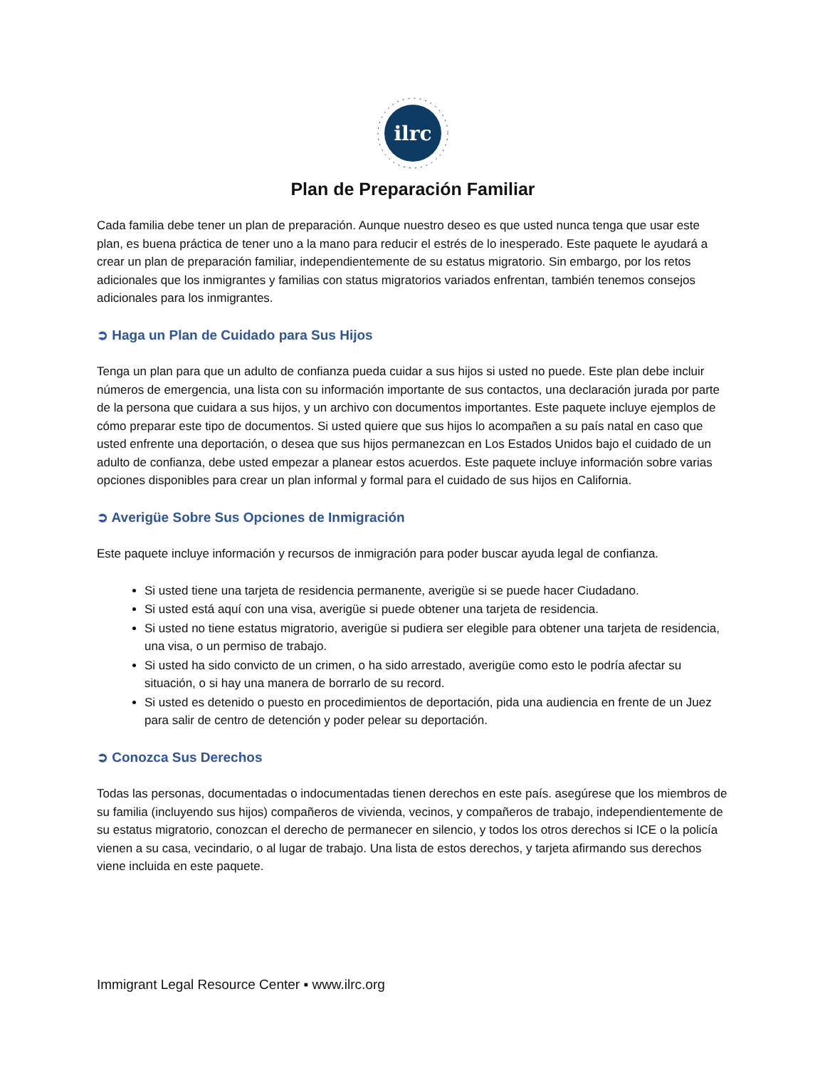ilrc
Plan de Preparación Familiar
Cada familia debe tener un plan de preparación. Aunque nuestro deseo es que usted nunca tenga que usar este plan, es buena práctica de tener uno a la mano para reducir el estrés de lo inesperado. Este paquete le ayudará a crear un plan de preparación familiar, independientemente de su estatus migratorio. Sin embargo, por los retos adicionales que los inmigrantes y familias con status migratorios variados enfrentan, también tenemos consejos adicionales para los inmigrantes.
➲ Haga un Plan de Cuidado para Sus Hijos
Tenga un plan para que un adulto de confianza pueda cuidar a sus hijos si usted no puede. Este plan debe incluir números de emergencia, una lista con su información importante de sus contactos, una declaración jurada por parte de la persona que cuidara a sus hijos, y un archivo con documentos importantes. Este paquete incluye ejemplos de cómo preparar este tipo de documentos. Si usted quiere que sus hijos lo acompañen a su país natal en caso que usted enfrente una deportación, o desea que sus hijos permanezcan en Los Estados Unidos bajo el cuidado de un adulto de confianza, debe usted empezar a planear estos acuerdos. Este paquete incluye información sobre varias opciones disponibles para crear un plan informal y formal para el cuidado de sus hijos en California.
➲ Averigüe Sobre Sus Opciones de Inmigración
Este paquete incluye información y recursos de inmigración para poder buscar ayuda legal de confianza.
Si usted tiene una tarjeta de residencia permanente, averigüe si se puede hacer Ciudadano.
Si usted está aquí con una visa, averigüe si puede obtener una tarjeta de residencia.
Si usted no tiene estatus migratorio, averigüe si pudiera ser elegible para obtener una tarjeta de residencia, una visa, o un permiso de trabajo.
Si usted ha sido convicto de un crimen, o ha sido arrestado, averigüe como esto le podría afectar su situación, o si hay una manera de borrarlo de su record.
Si usted es detenido o puesto en procedimientos de deportación, pida una audiencia en frente de un Juez para salir de centro de detención y poder pelear su deportación.
➲ Conozca Sus Derechos
Todas las personas, documentadas o indocumentadas tienen derechos en este país. asegúrese que los miembros de su familia (incluyendo sus hijos) compañeros de vivienda, vecinos, y compañeros de trabajo, independientemente de su estatus migratorio, conozcan el derecho de permanecer en silencio, y todos los otros derechos si ICE o la policía vienen a su casa, vecindario, o al lugar de trabajo. Una lista de estos derechos, y tarjeta afirmando sus derechos viene incluida en este paquete.
Immigrant Legal Resource Center ▪ www.ilrc.org